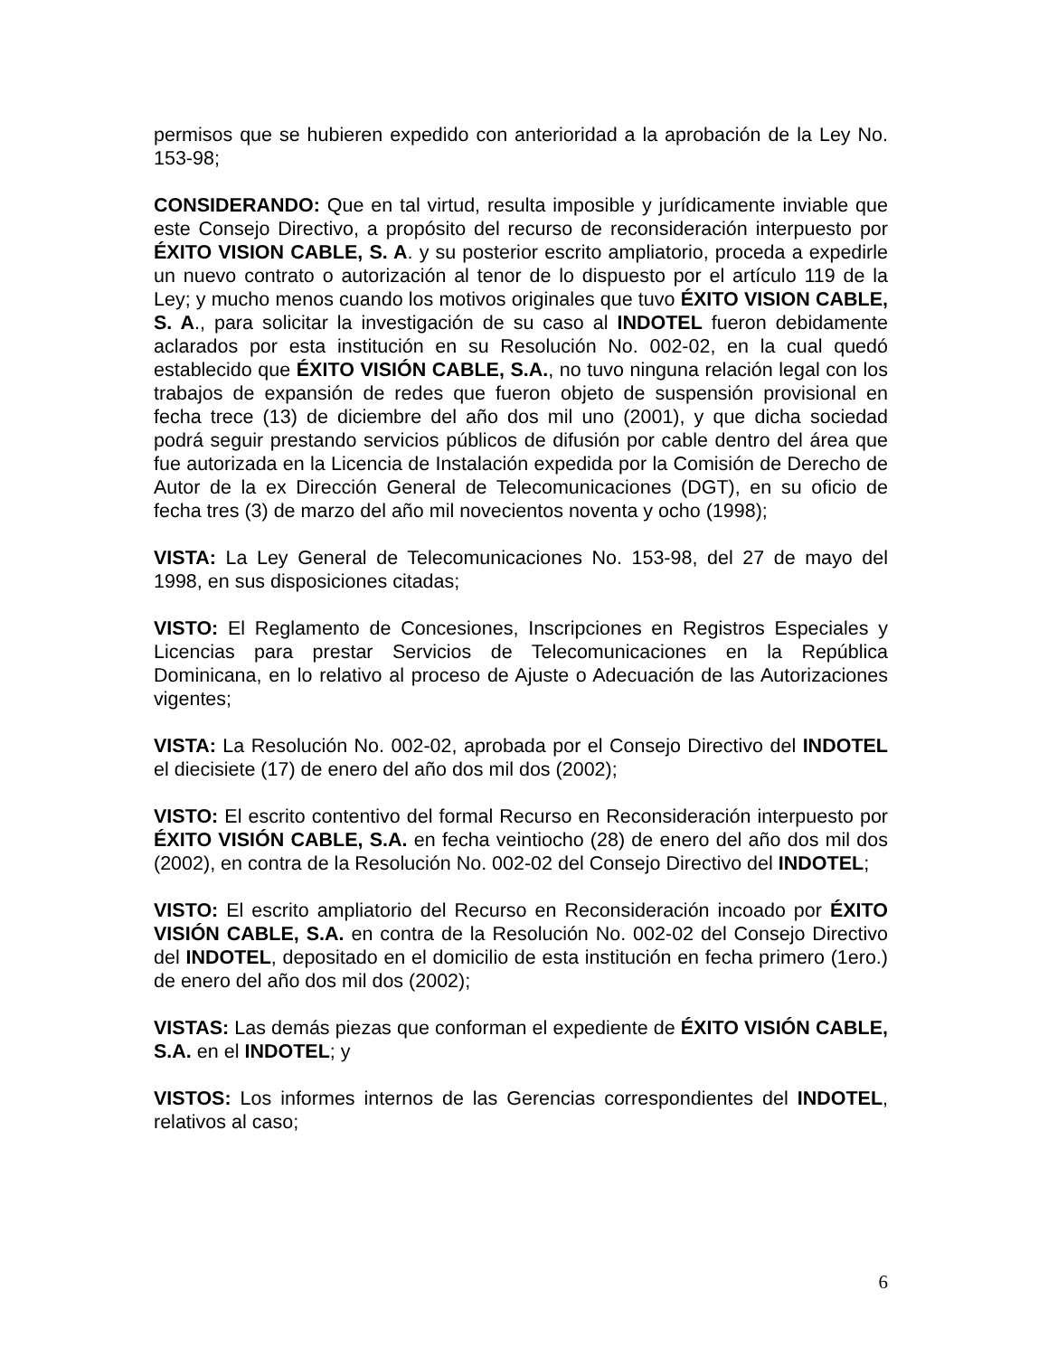permisos que se hubieren expedido con anterioridad a la aprobación de la Ley No. 153-98;
CONSIDERANDO: Que en tal virtud, resulta imposible y jurídicamente inviable que este Consejo Directivo, a propósito del recurso de reconsideración interpuesto por ÉXITO VISION CABLE, S. A. y su posterior escrito ampliatorio, proceda a expedirle un nuevo contrato o autorización al tenor de lo dispuesto por el artículo 119 de la Ley; y mucho menos cuando los motivos originales que tuvo ÉXITO VISION CABLE, S. A., para solicitar la investigación de su caso al INDOTEL fueron debidamente aclarados por esta institución en su Resolución No. 002-02, en la cual quedó establecido que ÉXITO VISIÓN CABLE, S.A., no tuvo ninguna relación legal con los trabajos de expansión de redes que fueron objeto de suspensión provisional en fecha trece (13) de diciembre del año dos mil uno (2001), y que dicha sociedad podrá seguir prestando servicios públicos de difusión por cable dentro del área que fue autorizada en la Licencia de Instalación expedida por la Comisión de Derecho de Autor de la ex Dirección General de Telecomunicaciones (DGT), en su oficio de fecha tres (3) de marzo del año mil novecientos noventa y ocho (1998);
VISTA: La Ley General de Telecomunicaciones No. 153-98, del 27 de mayo del 1998, en sus disposiciones citadas;
VISTO: El Reglamento de Concesiones, Inscripciones en Registros Especiales y Licencias para prestar Servicios de Telecomunicaciones en la República Dominicana, en lo relativo al proceso de Ajuste o Adecuación de las Autorizaciones vigentes;
VISTA: La Resolución No. 002-02, aprobada por el Consejo Directivo del INDOTEL el diecisiete (17) de enero del año dos mil dos (2002);
VISTO: El escrito contentivo del formal Recurso en Reconsideración interpuesto por ÉXITO VISIÓN CABLE, S.A. en fecha veintiocho (28) de enero del año dos mil dos (2002), en contra de la Resolución No. 002-02 del Consejo Directivo del INDOTEL;
VISTO: El escrito ampliatorio del Recurso en Reconsideración incoado por ÉXITO VISIÓN CABLE, S.A. en contra de la Resolución No. 002-02 del Consejo Directivo del INDOTEL, depositado en el domicilio de esta institución en fecha primero (1ero.) de enero del año dos mil dos (2002);
VISTAS: Las demás piezas que conforman el expediente de ÉXITO VISIÓN CABLE, S.A. en el INDOTEL; y
VISTOS: Los informes internos de las Gerencias correspondientes del INDOTEL, relativos al caso;
6